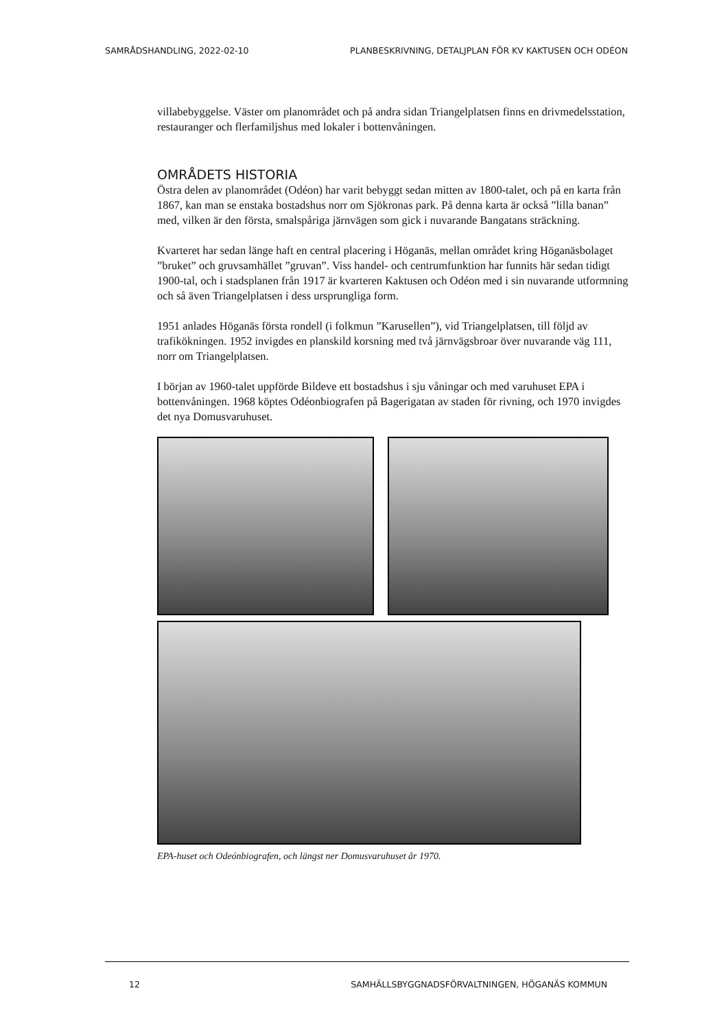SAMRÅDSHANDLING, 2022-02-10 PLANBESKRIVNING, DETALJPLAN FÖR KV KAKTUSEN OCH ODÉON
villabebyggelse. Väster om planområdet och på andra sidan Triangelplatsen finns en drivmedelsstation, restauranger och flerfamiljshus med lokaler i bottenvåningen.
OMRÅDETS HISTORIA
Östra delen av planområdet (Odéon) har varit bebyggt sedan mitten av 1800-talet, och på en karta från 1867, kan man se enstaka bostadshus norr om Sjökronas park. På denna karta är också ”lilla banan” med, vilken är den första, smalspåriga järnvägen som gick i nuvarande Bangatans sträckning.
Kvarteret har sedan länge haft en central placering i Höganäs, mellan området kring Höganäsbolaget ”bruket” och gruvsamhället ”gruvan”. Viss handel- och centrumfunktion har funnits här sedan tidigt 1900-tal, och i stadsplanen från 1917 är kvarteren Kaktusen och Odéon med i sin nuvarande utformning och så även Triangelplatsen i dess ursprungliga form.
1951 anlades Höganäs första rondell (i folkmun ”Karusellen”), vid Triangelplatsen, till följd av trafikökningen. 1952 invigdes en planskild korsning med två järnvägsbroar över nuvarande väg 111, norr om Triangelplatsen.
I början av 1960-talet uppförde Bildeve ett bostadshus i sju våningar och med varuhuset EPA i bottenvåningen. 1968 köptes Odéonbiografen på Bagerigatan av staden för rivning, och 1970 invigdes det nya Domusvaruhuset.
EPA-huset och Odeónbiografen, och längst ner Domusvaruhuset år 1970.
12 SAMHÄLLSBYGGNADSFÖRVALTNINGEN, HÖGANÄS KOMMUN